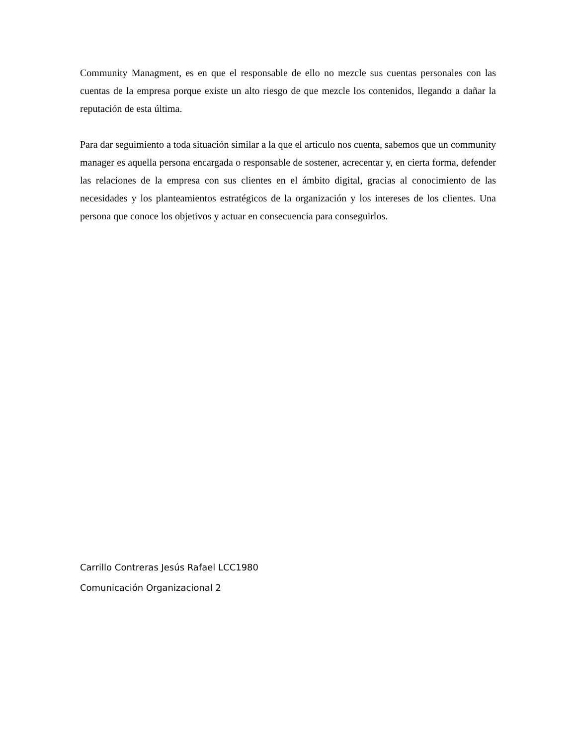Community Managment, es en que el responsable de ello no mezcle sus cuentas personales con las cuentas de la empresa porque existe un alto riesgo de que mezcle los contenidos, llegando a dañar la reputación de esta última.
Para dar seguimiento a toda situación similar a la que el articulo nos cuenta, sabemos que un community manager es aquella persona encargada o responsable de sostener, acrecentar y, en cierta forma, defender las relaciones de la empresa con sus clientes en el ámbito digital, gracias al conocimiento de las necesidades y los planteamientos estratégicos de la organización y los intereses de los clientes. Una persona que conoce los objetivos y actuar en consecuencia para conseguirlos.
Carrillo Contreras Jesús Rafael LCC1980
Comunicación Organizacional 2